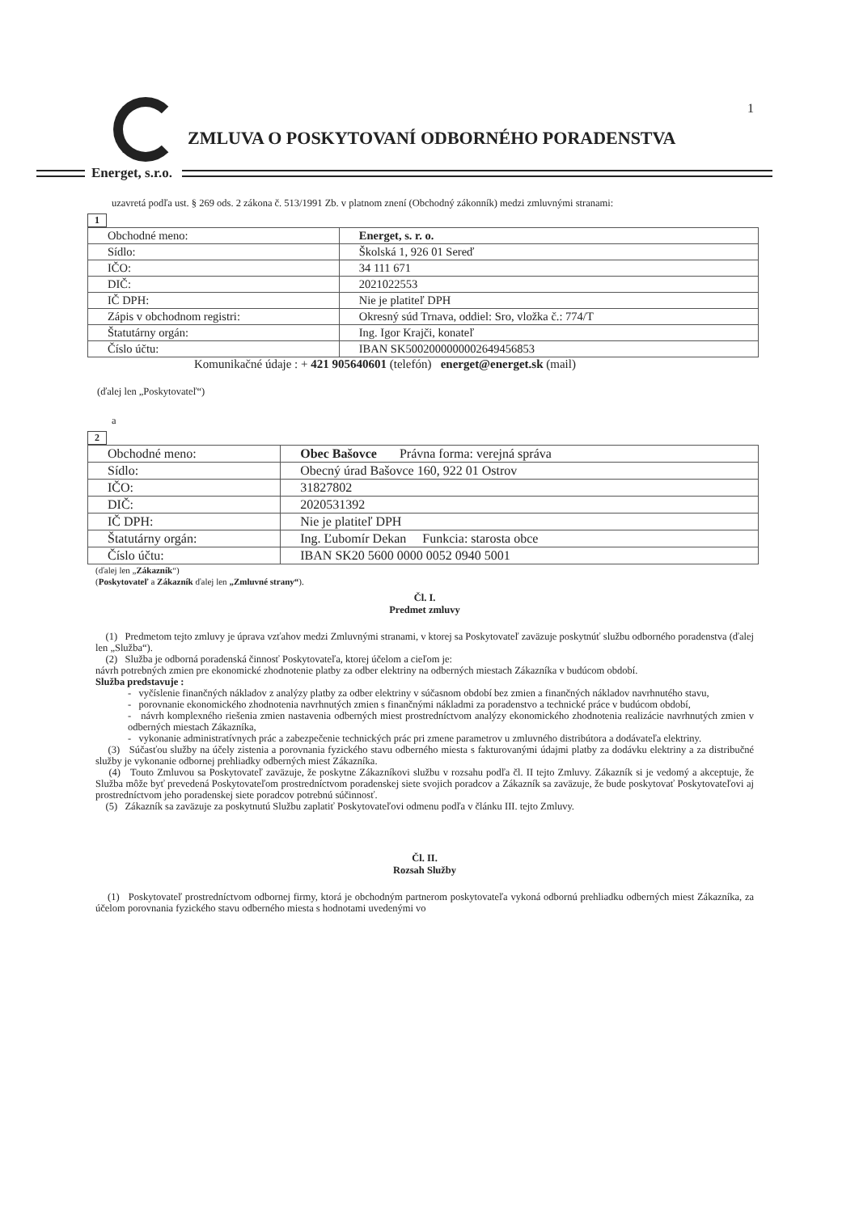1
ZMLUVA O POSKYTOVANÍ ODBORNÉHO PORADENSTVA
Energet, s.r.o.
uzavretá podľa ust. § 269 ods. 2 zákona č. 513/1991 Zb. v platnom znení (Obchodný zákonník) medzi zmluvnými stranami:
1
| Obchodné meno: | Energet, s. r. o. |
| Sídlo: | Školská 1, 926 01 Sereď |
| IČO: | 34 111 671 |
| DIČ: | 2021022553 |
| IČ DPH: | Nie je platiteľ DPH |
| Zápis v obchodnom registri: | Okresný súd Trnava, oddiel: Sro, vložka č.: 774/T |
| Štatutárny orgán: | Ing. Igor Krajči, konateľ |
| Číslo účtu: | IBAN SK5002000000002649456853 |
Komunikačné údaje : + 421 905640601 (telefón) energet@energet.sk (mail)
(ďalej len „Poskytovateľ“)
a
2
| Obchodné meno: | Obec Bašovce Právna forma: verejná správa |
| Sídlo: | Obecný úrad Bašovce 160, 922 01 Ostrov |
| IČO: | 31827802 |
| DIČ: | 2020531392 |
| IČ DPH: | Nie je platiteľ DPH |
| Štatutárny orgán: | Ing. Ľubomír Dekan Funkcia: starosta obce |
| Číslo účtu: | IBAN SK20 5600 0000 0052 0940 5001 |
(ďalej len „Zákazník“)
(Poskytovateľ a Zákazník ďalej len „Zmluvné strany“).
Čl. I.
Predmet zmluvy
(1) Predmetom tejto zmluvy je úprava vzťahov medzi Zmluvnými stranami, v ktorej sa Poskytovateľ zaväzuje poskytnúť službu odborného poradenstva (ďalej len „Služba“).
(2) Služba je odborná poradenská činnosť Poskytovateľa, ktorej účelom a cieľom je:
návrh potrebných zmien pre ekonomické zhodnotenie platby za odber elektriny na odberných miestach Zákazníka v budúcom období.
Služba predstavuje :
- vyčíslenie finančných nákladov z analýzy platby za odber elektriny v súčasnom období bez zmien a finančných nákladov navrhnutého stavu,
- porovnanie ekonomického zhodnotenia navrhnutých zmien s finančnými nákladmi za poradenstvo a technické práce v budúcom období,
- návrh komplexného riešenia zmien nastavenia odberných miest prostredníctvom analýzy ekonomického zhodnotenia realizácie navrhnutých zmien v odberných miestach Zákazníka,
- vykonanie administratívnych prác a zabezpečenie technických prác pri zmene parametrov u zmluvného distribútora a dodávateľa elektriny.
(3) Súčasťou služby na účely zistenia a porovnania fyzického stavu odberného miesta s fakturovanými údajmi platby za dodávku elektriny a za distribučné služby je vykonanie odbornej prehliadky odberných miest Zákazníka.
(4) Touto Zmluvou sa Poskytovateľ zaväzuje, že poskytne Zákazníkovi službu v rozsahu podľa čl. II tejto Zmluvy. Zákazník si je vedomý a akceptuje, že Služba môže byť prevedená Poskytovateľom prostredníctvom poradenskej siete svojich poradcov a Zákazník sa zaväzuje, že bude poskytovať Poskytovateľovi aj prostredníctvom jeho poradenskej siete poradcov potrebnú súčinnosť.
(5) Zákazník sa zaväzuje za poskytnutú Službu zaplatiť Poskytovateľovi odmenu podľa v článku III. tejto Zmluvy.
Čl. II.
Rozsah Služby
(1) Poskytovateľ prostredníctvom odbornej firmy, ktorá je obchodným partnerom poskytovateľa vykoná odbornú prehliadku odberných miest Zákazníka, za účelom porovnania fyzického stavu odberného miesta s hodnotami uvedenými vo